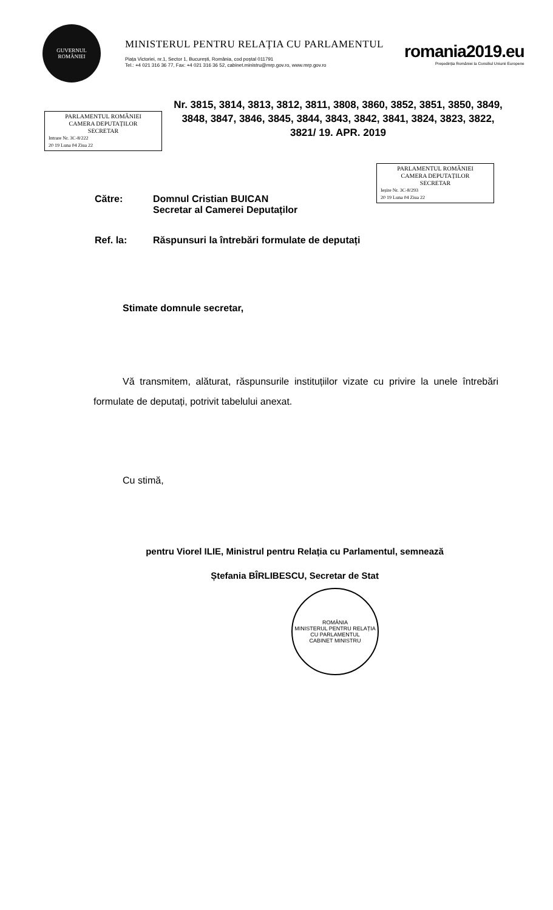GUVERNUL
ROMÂNIEI
MINISTERUL PENTRU RELAȚIA CU PARLAMENTUL
Piața Victoriei, nr.1, Sector 1, București, România, cod poștal 011791
Tel.: +4 021 316 36 77, Fax: +4 021 316 36 52, cabinet.ministru@mrp.gov.ro, www.mrp.gov.ro
romania2019.eu
Președinția României la Consiliul Uniunii Europene
PARLAMENTUL ROMÂNIEI
CAMERA DEPUTAȚILOR
SECRETAR
Intrare Nr. 3C-8/222
20 19 Luna 04 Ziua 22
Nr. 3815, 3814, 3813, 3812, 3811, 3808, 3860, 3852, 3851, 3850, 3849, 3848, 3847, 3846, 3845, 3844, 3843, 3842, 3841, 3824, 3823, 3822, 3821/ 19. APR. 2019
PARLAMENTUL ROMÂNIEI
CAMERA DEPUTAȚILOR
SECRETAR
Ieșire Nr. 3C-8/293
20 19 Luna 04 Ziua 22
| Către: | Domnul Cristian BUICAN Secretar al Camerei Deputaților |
| Ref. la: | Răspunsuri la întrebări formulate de deputați |
Stimate domnule secretar,
Vă transmitem, alăturat, răspunsurile instituțiilor vizate cu privire la unele întrebări formulate de deputați, potrivit tabelului anexat.
Cu stimă,
pentru Viorel ILIE, Ministrul pentru Relația cu Parlamentul, semnează
Ștefania BÎRLIBESCU, Secretar de Stat
ROMÂNIA
MINISTERUL PENTRU RELAȚIA CU PARLAMENTUL
CABINET MINISTRU